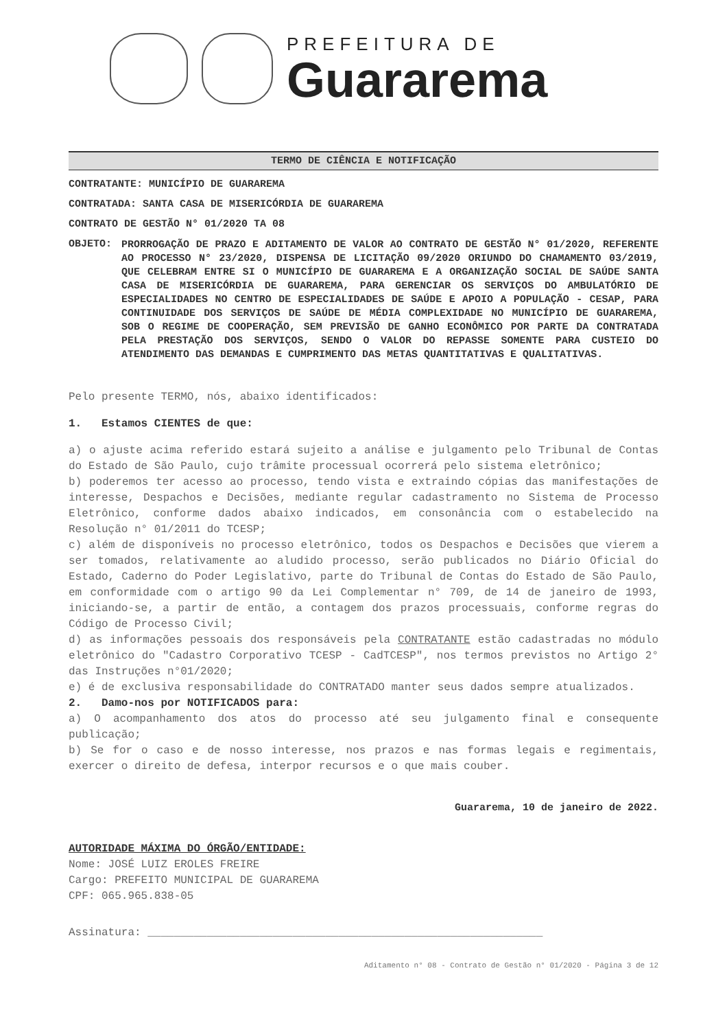PREFEITURA DE
Guararema
TERMO DE CIÊNCIA E NOTIFICAÇÃO
CONTRATANTE: MUNICÍPIO DE GUARAREMA
CONTRATADA: SANTA CASA DE MISERICÓRDIA DE GUARAREMA
CONTRATO DE GESTÃO N° 01/2020 TA 08
OBJETO:
PRORROGAÇÃO DE PRAZO E ADITAMENTO DE VALOR AO CONTRATO DE GESTÃO N° 01/2020, REFERENTE AO PROCESSO N° 23/2020, DISPENSA DE LICITAÇÃO 09/2020 ORIUNDO DO CHAMAMENTO 03/2019, QUE CELEBRAM ENTRE SI O MUNICÍPIO DE GUARAREMA E A ORGANIZAÇÃO SOCIAL DE SAÚDE SANTA CASA DE MISERICÓRDIA DE GUARAREMA, PARA GERENCIAR OS SERVIÇOS DO AMBULATÓRIO DE ESPECIALIDADES NO CENTRO DE ESPECIALIDADES DE SAÚDE E APOIO A POPULAÇÃO - CESAP, PARA CONTINUIDADE DOS SERVIÇOS DE SAÚDE DE MÉDIA COMPLEXIDADE NO MUNICÍPIO DE GUARAREMA, SOB O REGIME DE COOPERAÇÃO, SEM PREVISÃO DE GANHO ECONÔMICO POR PARTE DA CONTRATADA PELA PRESTAÇÃO DOS SERVIÇOS, SENDO O VALOR DO REPASSE SOMENTE PARA CUSTEIO DO ATENDIMENTO DAS DEMANDAS E CUMPRIMENTO DAS METAS QUANTITATIVAS E QUALITATIVAS.
Pelo presente TERMO, nós, abaixo identificados:
1. Estamos CIENTES de que:
a) o ajuste acima referido estará sujeito a análise e julgamento pelo Tribunal de Contas do Estado de São Paulo, cujo trâmite processual ocorrerá pelo sistema eletrônico;
b) poderemos ter acesso ao processo, tendo vista e extraindo cópias das manifestações de interesse, Despachos e Decisões, mediante regular cadastramento no Sistema de Processo Eletrônico, conforme dados abaixo indicados, em consonância com o estabelecido na Resolução n° 01/2011 do TCESP;
c) além de disponíveis no processo eletrônico, todos os Despachos e Decisões que vierem a ser tomados, relativamente ao aludido processo, serão publicados no Diário Oficial do Estado, Caderno do Poder Legislativo, parte do Tribunal de Contas do Estado de São Paulo, em conformidade com o artigo 90 da Lei Complementar n° 709, de 14 de janeiro de 1993, iniciando-se, a partir de então, a contagem dos prazos processuais, conforme regras do Código de Processo Civil;
d) as informações pessoais dos responsáveis pela CONTRATANTE estão cadastradas no módulo eletrônico do "Cadastro Corporativo TCESP - CadTCESP", nos termos previstos no Artigo 2° das Instruções n°01/2020;
e) é de exclusiva responsabilidade do CONTRATADO manter seus dados sempre atualizados.
2. Damo-nos por NOTIFICADOS para:
a) O acompanhamento dos atos do processo até seu julgamento final e consequente publicação;
b) Se for o caso e de nosso interesse, nos prazos e nas formas legais e regimentais, exercer o direito de defesa, interpor recursos e o que mais couber.
Guararema, 10 de janeiro de 2022.
AUTORIDADE MÁXIMA DO ÓRGÃO/ENTIDADE:
Nome: JOSÉ LUIZ EROLES FREIRE
Cargo: PREFEITO MUNICIPAL DE GUARAREMA
CPF: 065.965.838-05
Assinatura: ____________________________________________________________
Aditamento n° 08 - Contrato de Gestão n° 01/2020 - Página 3 de 12